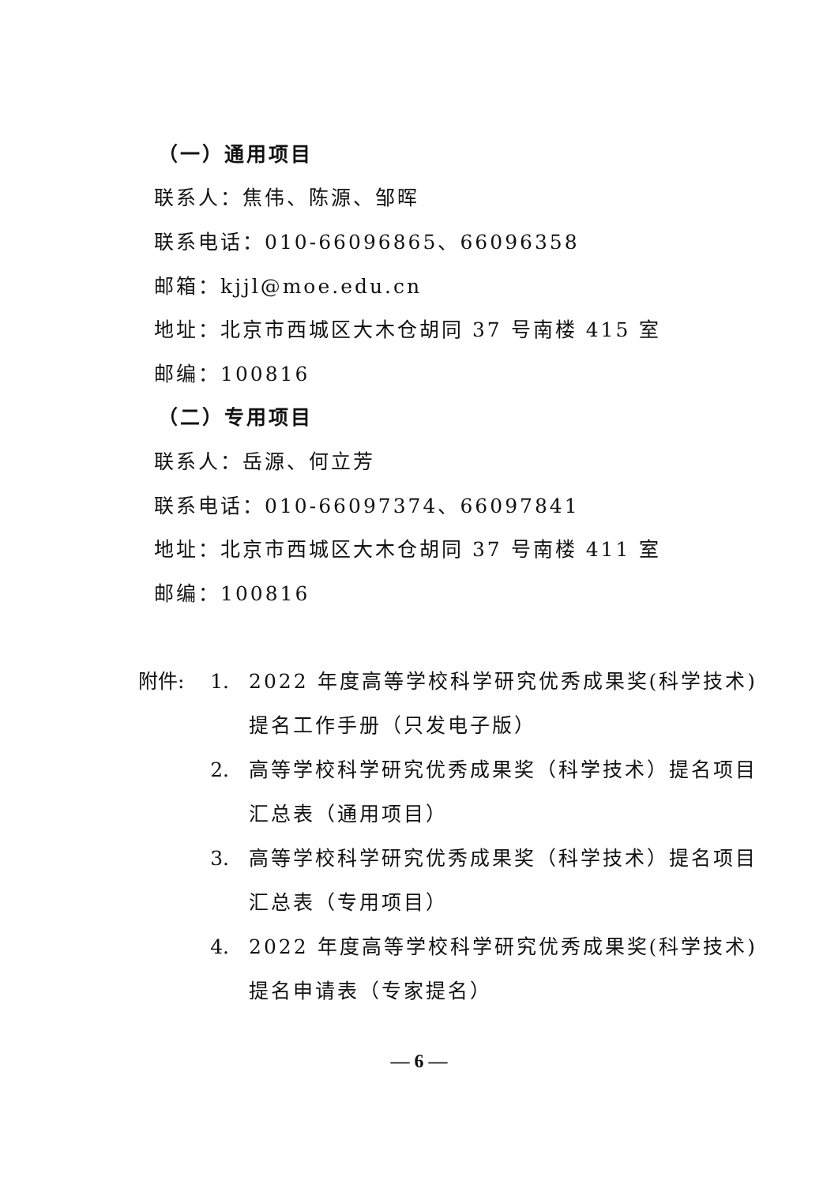（一）通用项目
联系人：焦伟、陈源、邹晖
联系电话：010-66096865、66096358
邮箱：kjjl@moe.edu.cn
地址：北京市西城区大木仓胡同 37 号南楼 415 室
邮编：100816
（二）专用项目
联系人：岳源、何立芳
联系电话：010-66097374、66097841
地址：北京市西城区大木仓胡同 37 号南楼 411 室
邮编：100816
附件: 1. 2022 年度高等学校科学研究优秀成果奖(科学技术)提名工作手册（只发电子版）
2. 高等学校科学研究优秀成果奖（科学技术）提名项目汇总表（通用项目）
3. 高等学校科学研究优秀成果奖（科学技术）提名项目汇总表（专用项目）
4. 2022 年度高等学校科学研究优秀成果奖(科学技术)提名申请表（专家提名）
— 6 —